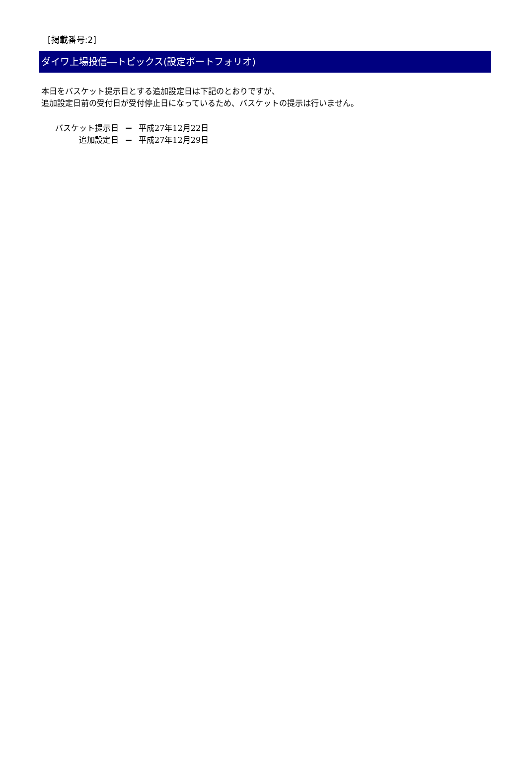[掲載番号:2]
ダイワ上場投信―トピックス(設定ポートフォリオ)
本日をバスケット提示日とする追加設定日は下記のとおりですが、
追加設定日前の受付日が受付停止日になっているため、バスケットの提示は行いません。
| バスケット提示日 | ＝ | 平成27年12月22日 |
| 追加設定日 | ＝ | 平成27年12月29日 |